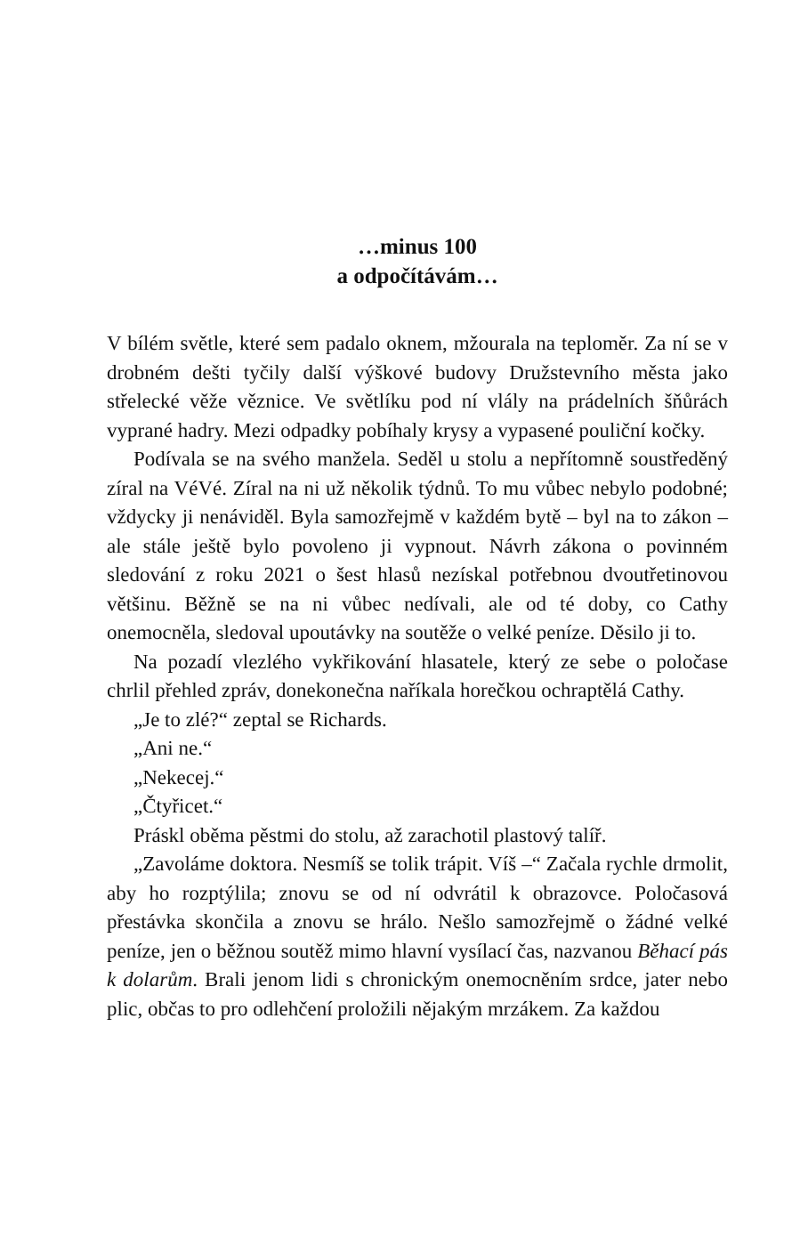…minus 100
a odpočítávám…
V bílém světle, které sem padalo oknem, mžourala na teploměr. Za ní se v drobném dešti tyčily další výškové budovy Družstevního města jako střelecké věže věznice. Ve světlíku pod ní vlály na prádelních šňůrách vyprané hadry. Mezi odpadky pobíhaly krysy a vypasené pouliční kočky.
Podívala se na svého manžela. Seděl u stolu a nepřítomně soustředěný zíral na VéVé. Zíral na ni už několik týdnů. To mu vůbec nebylo podobné; vždycky ji nenáviděl. Byla samozřejmě v každém bytě – byl na to zákon – ale stále ještě bylo povoleno ji vypnout. Návrh zákona o povinném sledování z roku 2021 o šest hlasů nezískal potřebnou dvoutřetinovou většinu. Běžně se na ni vůbec nedívali, ale od té doby, co Cathy onemocněla, sledoval upoutávky na soutěže o velké peníze. Děsilo ji to.
Na pozadí vlezlého vykřikování hlasatele, který ze sebe o poločase chrlil přehled zpráv, donekonečna naříkala horečkou ochraptělá Cathy.
„Je to zlé?“ zeptal se Richards.
„Ani ne.“
„Nekecej.“
„Čtyřicet.“
Práskl oběma pěstmi do stolu, až zarachotil plastový talíř.
„Zavoláme doktora. Nesmíš se tolik trápit. Víš –“ Začala rychle drmolit, aby ho rozptýlila; znovu se od ní odvrátil k obrazovce. Poločasová přestávka skončila a znovu se hrálo. Nešlo samozřejmě o žádné velké peníze, jen o běžnou soutěž mimo hlavní vysílací čas, nazvanou Běhací pás k dolarům. Brali jenom lidi s chronickým onemocněním srdce, jater nebo plic, občas to pro odlehčení proložili nějakým mrzákem. Za každou